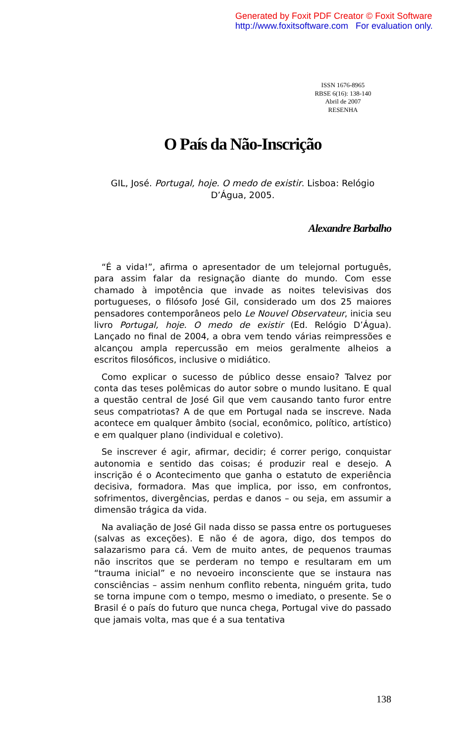Generated by Foxit PDF Creator © Foxit Software
http://www.foxitsoftware.com For evaluation only.
ISSN 1676-8965
RBSE 6(16): 138-140
Abril de 2007
RESENHA
O País da Não-Inscrição
GIL, José. Portugal, hoje. O medo de existir. Lisboa: Relógio D’Água, 2005.
Alexandre Barbalho
“É a vida!”, afirma o apresentador de um telejornal português, para assim falar da resignação diante do mundo. Com esse chamado à impotência que invade as noites televisivas dos portugueses, o filósofo José Gil, considerado um dos 25 maiores pensadores contemporâneos pelo Le Nouvel Observateur, inicia seu livro Portugal, hoje. O medo de existir (Ed. Relógio D’Água). Lançado no final de 2004, a obra vem tendo várias reimpressões e alcançou ampla repercussão em meios geralmente alheios a escritos filosóficos, inclusive o midiático.
Como explicar o sucesso de público desse ensaio? Talvez por conta das teses polêmicas do autor sobre o mundo lusitano. E qual a questão central de José Gil que vem causando tanto furor entre seus compatriotas? A de que em Portugal nada se inscreve. Nada acontece em qualquer âmbito (social, econômico, político, artístico) e em qualquer plano (individual e coletivo).
Se inscrever é agir, afirmar, decidir; é correr perigo, conquistar autonomia e sentido das coisas; é produzir real e desejo. A inscrição é o Acontecimento que ganha o estatuto de experiência decisiva, formadora. Mas que implica, por isso, em confrontos, sofrimentos, divergências, perdas e danos – ou seja, em assumir a dimensão trágica da vida.
Na avaliação de José Gil nada disso se passa entre os portugueses (salvas as exceções). E não é de agora, digo, dos tempos do salazarismo para cá. Vem de muito antes, de pequenos traumas não inscritos que se perderam no tempo e resultaram em um “trauma inicial” e no nevoeiro inconsciente que se instaura nas consciências – assim nenhum conflito rebenta, ninguém grita, tudo se torna impune com o tempo, mesmo o imediato, o presente. Se o Brasil é o país do futuro que nunca chega, Portugal vive do passado que jamais volta, mas que é a sua tentativa
138